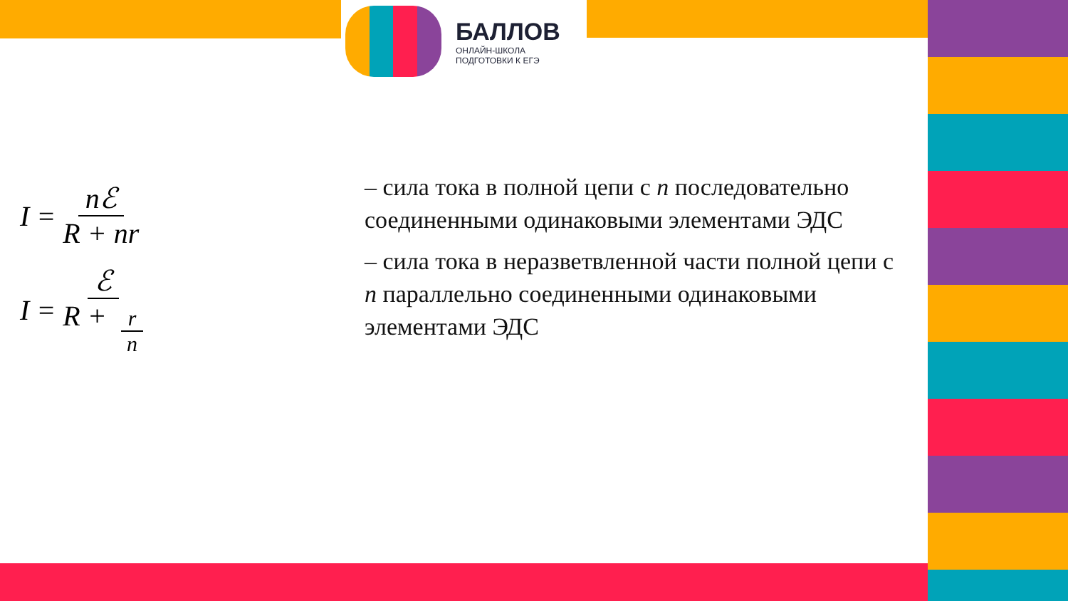БАЛЛОВ
ОНЛАЙН-ШКОЛА
ПОДГОТОВКИ К ЕГЭ
I = nℰ R + nr
I = ℰ R + r n
– сила тока в полной цепи с n последовательно соединенными одинаковыми элементами ЭДС
– сила тока в неразветвленной части полной цепи с n параллельно соединенными одинаковыми элементами ЭДС